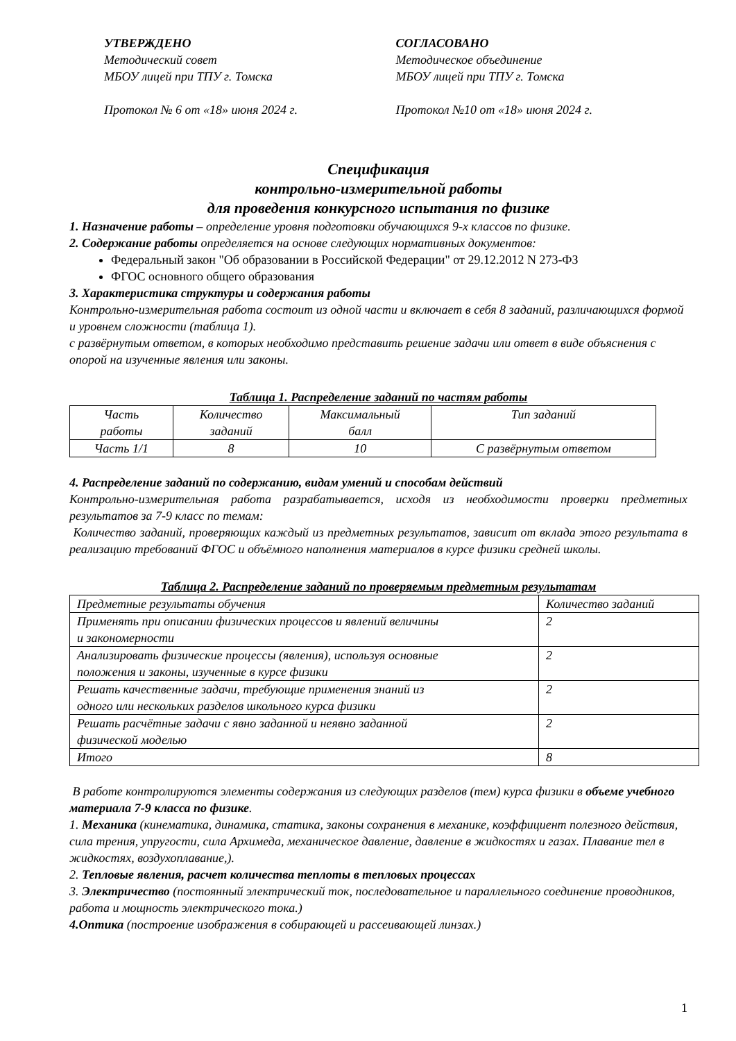УТВЕРЖДЕНО
Методический совет
МБОУ лицей при ТПУ г. Томска
Протокол № 6 от «18» июня 2024 г.
СОГЛАСОВАНО
Методическое объединение
МБОУ лицей при ТПУ г. Томска
Протокол №10 от «18» июня 2024 г.
Спецификация
контрольно-измерительной работы
для проведения конкурсного испытания по физике
1. Назначение работы – определение уровня подготовки обучающихся 9-х классов по физике.
2. Содержание работы определяется на основе следующих нормативных документов:
Федеральный закон "Об образовании в Российской Федерации" от 29.12.2012 N 273-ФЗ
ФГОС основного общего образования
3. Характеристика структуры и содержания работы
Контрольно-измерительная работа состоит из одной части и включает в себя 8 заданий, различающихся формой и уровнем сложности (таблица 1).
с развёрнутым ответом, в которых необходимо представить решение задачи или ответ в виде объяснения с опорой на изученные явления или законы.
Таблица 1. Распределение заданий по частям работы
| Часть работы | Количество заданий | Максимальный балл | Тип заданий |
| Часть 1/1 | 8 | 10 | С развёрнутым ответом |
4. Распределение заданий по содержанию, видам умений и способам действий
Контрольно-измерительная работа разрабатывается, исходя из необходимости проверки предметных результатов за 7-9 класс по темам:
Количество заданий, проверяющих каждый из предметных результатов, зависит от вклада этого результата в реализацию требований ФГОС и объёмного наполнения материалов в курсе физики средней школы.
Таблица 2. Распределение заданий по проверяемым предметным результатам
| Предметные результаты обучения | Количество заданий |
| Применять при описании физических процессов и явлений величины и закономерности | 2 |
| Анализировать физические процессы (явления), используя основные положения и законы, изученные в курсе физики | 2 |
| Решать качественные задачи, требующие применения знаний из одного или нескольких разделов школьного курса физики | 2 |
| Решать расчётные задачи с явно заданной и неявно заданной физической моделью | 2 |
| Итого | 8 |
В работе контролируются элементы содержания из следующих разделов (тем) курса физики в объеме учебного материала 7-9 класса по физике.
1. Механика (кинематика, динамика, статика, законы сохранения в механике, коэффициент полезного действия, сила трения, упругости, сила Архимеда, механическое давление, давление в жидкостях и газах. Плавание тел в жидкостях, воздухоплавание,).
2. Тепловые явления, расчет количества теплоты в тепловых процессах
3. Электричество (постоянный электрический ток, последовательное и параллельного соединение проводников, работа и мощность электрического тока.)
4.Оптика (построение изображения в собирающей и рассеивающей линзах.)
1